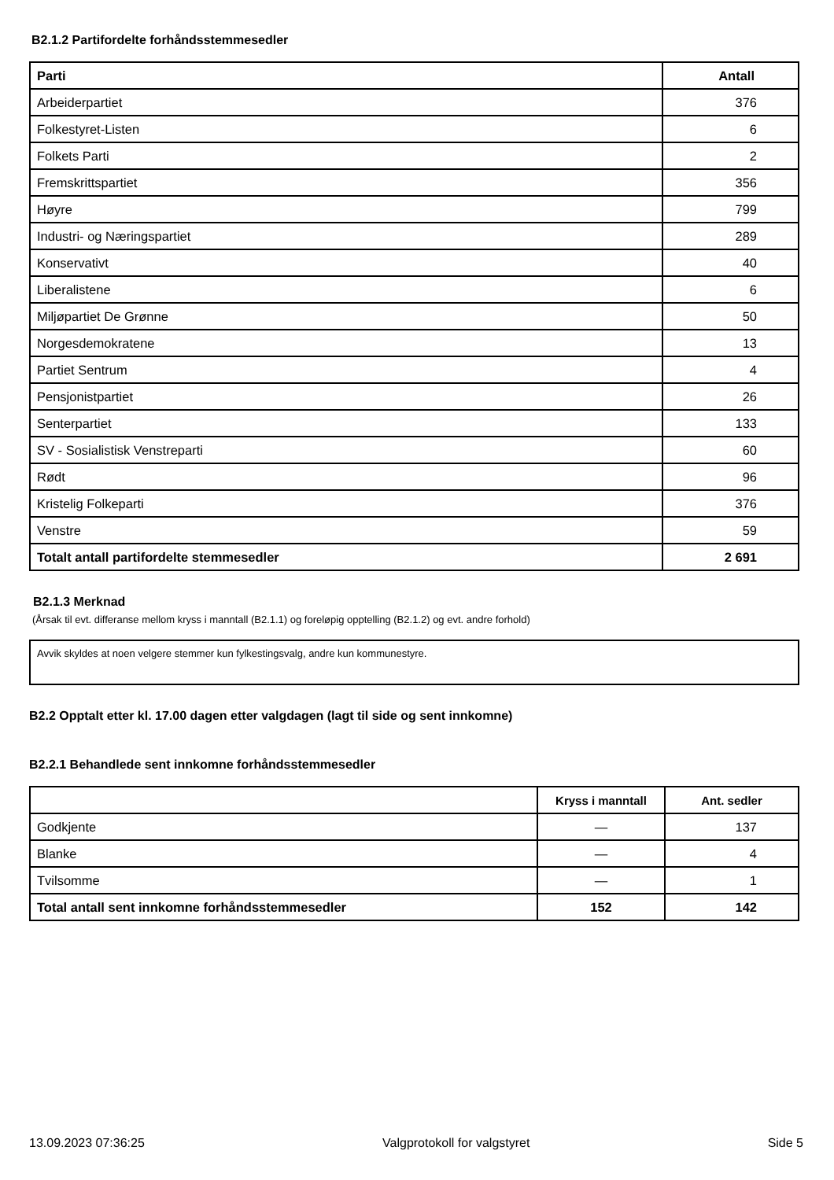B2.1.2 Partifordelte forhåndsstemmesedler
| Parti | Antall |
| --- | --- |
| Arbeiderpartiet | 376 |
| Folkestyret-Listen | 6 |
| Folkets Parti | 2 |
| Fremskrittspartiet | 356 |
| Høyre | 799 |
| Industri- og Næringspartiet | 289 |
| Konservativt | 40 |
| Liberalistene | 6 |
| Miljøpartiet De Grønne | 50 |
| Norgesdemokratene | 13 |
| Partiet Sentrum | 4 |
| Pensjonistpartiet | 26 |
| Senterpartiet | 133 |
| SV - Sosialistisk Venstreparti | 60 |
| Rødt | 96 |
| Kristelig Folkeparti | 376 |
| Venstre | 59 |
| Totalt antall partifordelte stemmesedler | 2 691 |
B2.1.3 Merknad
(Årsak til evt. differanse mellom kryss i manntall (B2.1.1) og foreløpig opptelling (B2.1.2) og evt. andre forhold)
Avvik skyldes at noen velgere stemmer kun fylkestingsvalg, andre kun kommunestyre.
B2.2 Opptalt etter kl. 17.00 dagen etter valgdagen (lagt til side og sent innkomne)
B2.2.1 Behandlede sent innkomne forhåndsstemmesedler
| | Kryss i manntall | Ant. sedler |
| --- | --- | --- |
| Godkjente | — | 137 |
| Blanke | — | 4 |
| Tvilsomme | — | 1 |
| Total antall sent innkomne forhåndsstemmesedler | 152 | 142 |
13.09.2023 07:36:25 Valgprotokoll for valgstyret Side 5